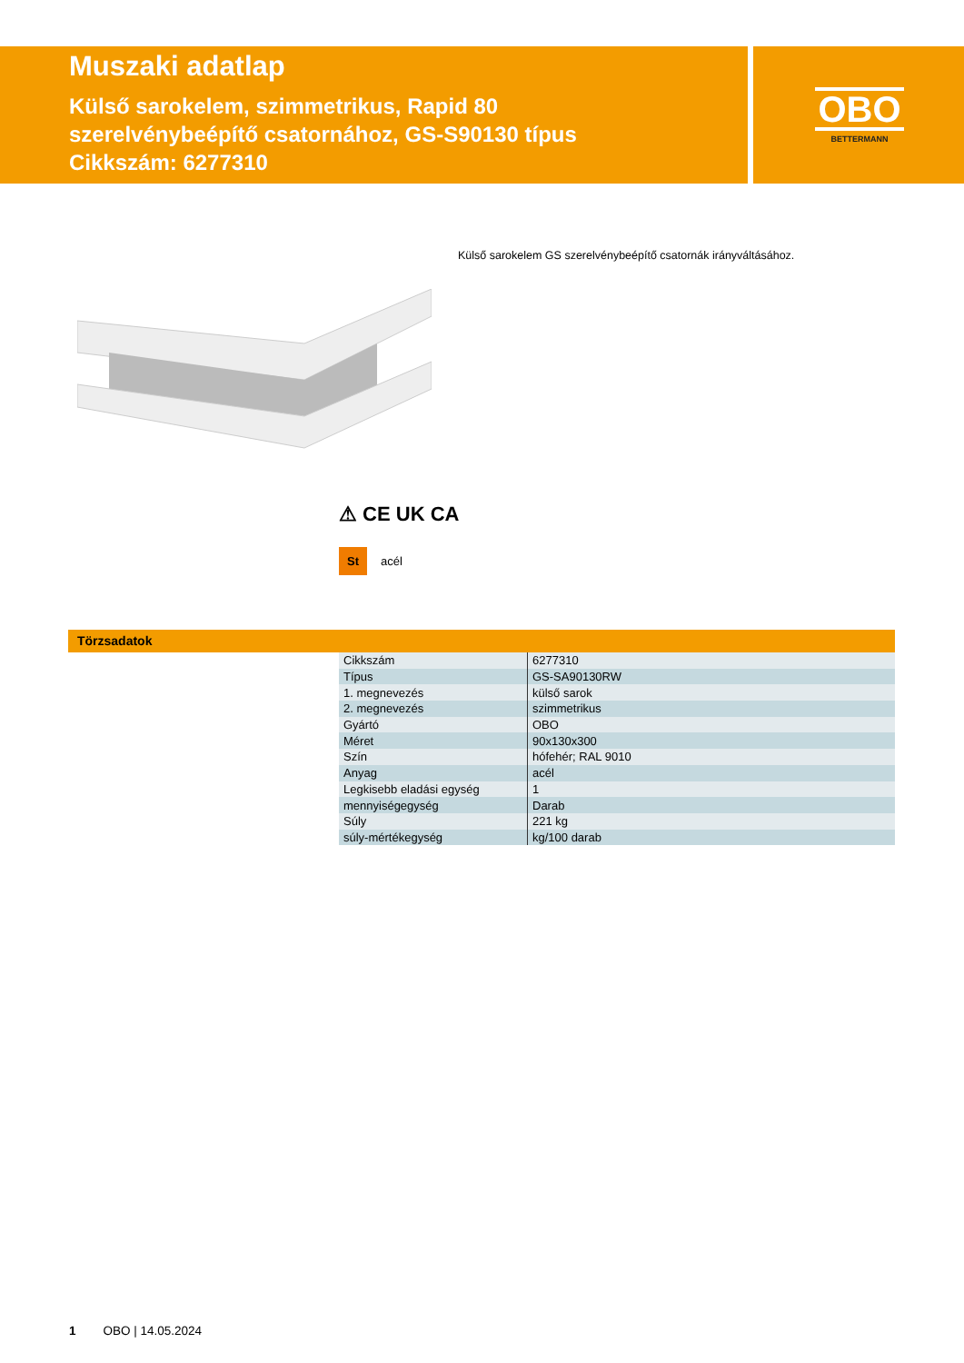Muszaki adatlap
Külső sarokelem, szimmetrikus, Rapid 80
szerelvénybeépítő csatornához, GS-S90130 típus
Cikkszám: 6277310
OBO
BETTERMANN
Külső sarokelem GS szerelvénybeépítő csatornák irányváltásához.
⚠ CE UK CA
St acél
Törzsadatok
| Cikkszám | 6277310 |
| Típus | GS-SA90130RW |
| 1. megnevezés | külső sarok |
| 2. megnevezés | szimmetrikus |
| Gyártó | OBO |
| Méret | 90x130x300 |
| Szín | hófehér; RAL 9010 |
| Anyag | acél |
| Legkisebb eladási egység | 1 |
| mennyiségegység | Darab |
| Súly | 221 kg |
| súly-mértékegység | kg/100 darab |
1 OBO | 14.05.2024